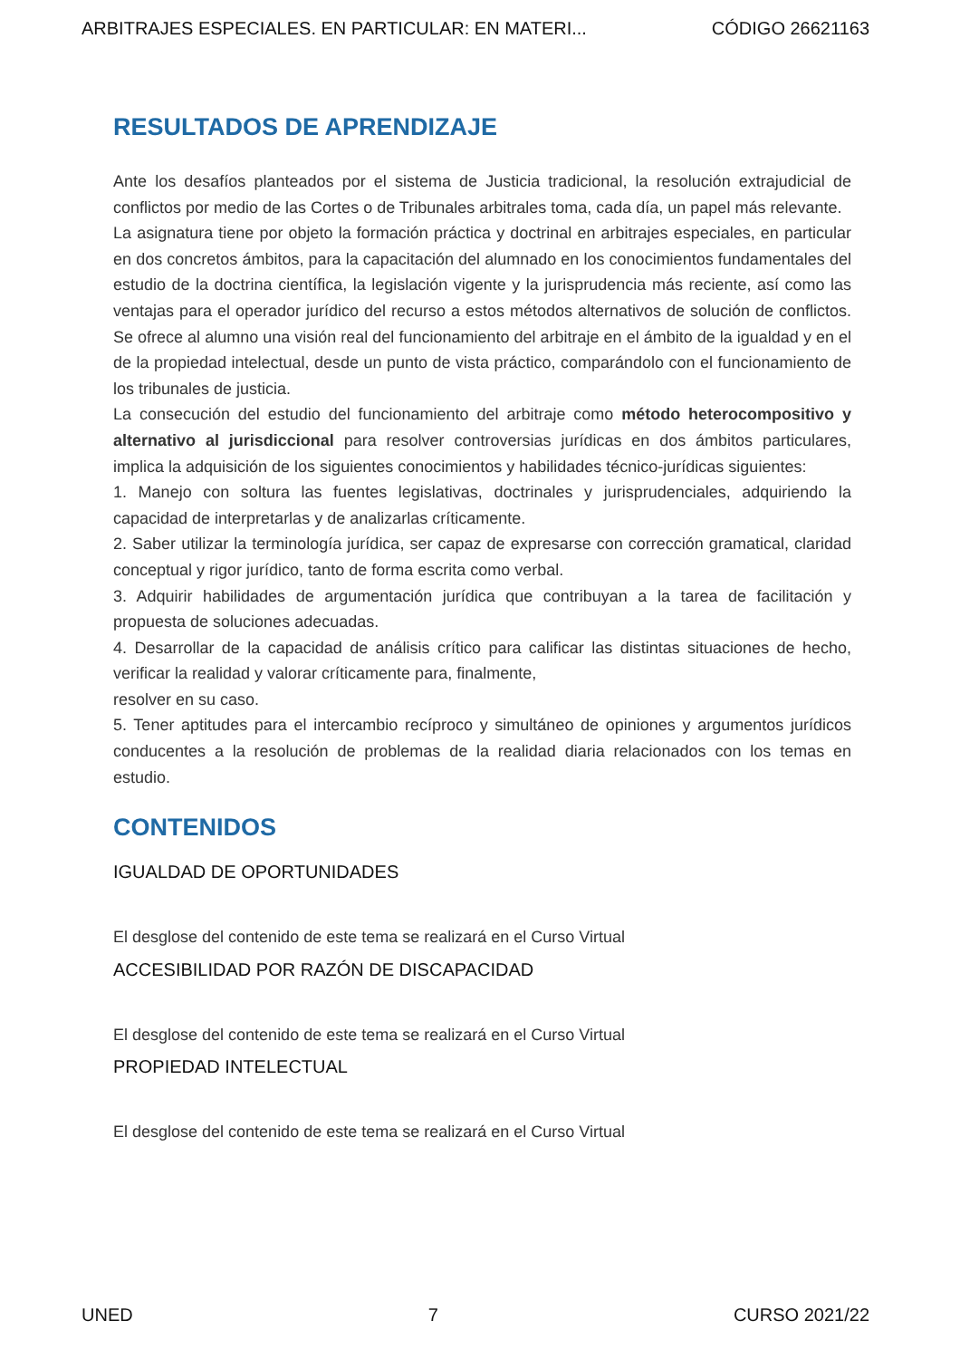ARBITRAJES ESPECIALES. EN PARTICULAR: EN MATERI... CÓDIGO 26621163
RESULTADOS DE APRENDIZAJE
Ante los desafíos planteados por el sistema de Justicia tradicional, la resolución extrajudicial de conflictos por medio de las Cortes o de Tribunales arbitrales toma, cada día, un papel más relevante.
La asignatura tiene por objeto la formación práctica y doctrinal en arbitrajes especiales, en particular en dos concretos ámbitos, para la capacitación del alumnado en los conocimientos fundamentales del estudio de la doctrina científica, la legislación vigente y la jurisprudencia más reciente, así como las ventajas para el operador jurídico del recurso a estos métodos alternativos de solución de conflictos. Se ofrece al alumno una visión real del funcionamiento del arbitraje en el ámbito de la igualdad y en el de la propiedad intelectual, desde un punto de vista práctico, comparándolo con el funcionamiento de los tribunales de justicia.
La consecución del estudio del funcionamiento del arbitraje como método heterocompositivo y alternativo al jurisdiccional para resolver controversias jurídicas en dos ámbitos particulares, implica la adquisición de los siguientes conocimientos y habilidades técnico-jurídicas siguientes:
1. Manejo con soltura las fuentes legislativas, doctrinales y jurisprudenciales, adquiriendo la capacidad de interpretarlas y de analizarlas críticamente.
2. Saber utilizar la terminología jurídica, ser capaz de expresarse con corrección gramatical, claridad conceptual y rigor jurídico, tanto de forma escrita como verbal.
3. Adquirir habilidades de argumentación jurídica que contribuyan a la tarea de facilitación y propuesta de soluciones adecuadas.
4. Desarrollar de la capacidad de análisis crítico para calificar las distintas situaciones de hecho, verificar la realidad y valorar críticamente para, finalmente,
resolver en su caso.
5. Tener aptitudes para el intercambio recíproco y simultáneo de opiniones y argumentos jurídicos conducentes a la resolución de problemas de la realidad diaria relacionados con los temas en estudio.
CONTENIDOS
IGUALDAD DE OPORTUNIDADES
El desglose del contenido de este tema se realizará en el Curso Virtual
ACCESIBILIDAD POR RAZÓN DE DISCAPACIDAD
El desglose del contenido de este tema se realizará en el Curso Virtual
PROPIEDAD INTELECTUAL
El desglose del contenido de este tema se realizará en el Curso Virtual
UNED 7 CURSO 2021/22